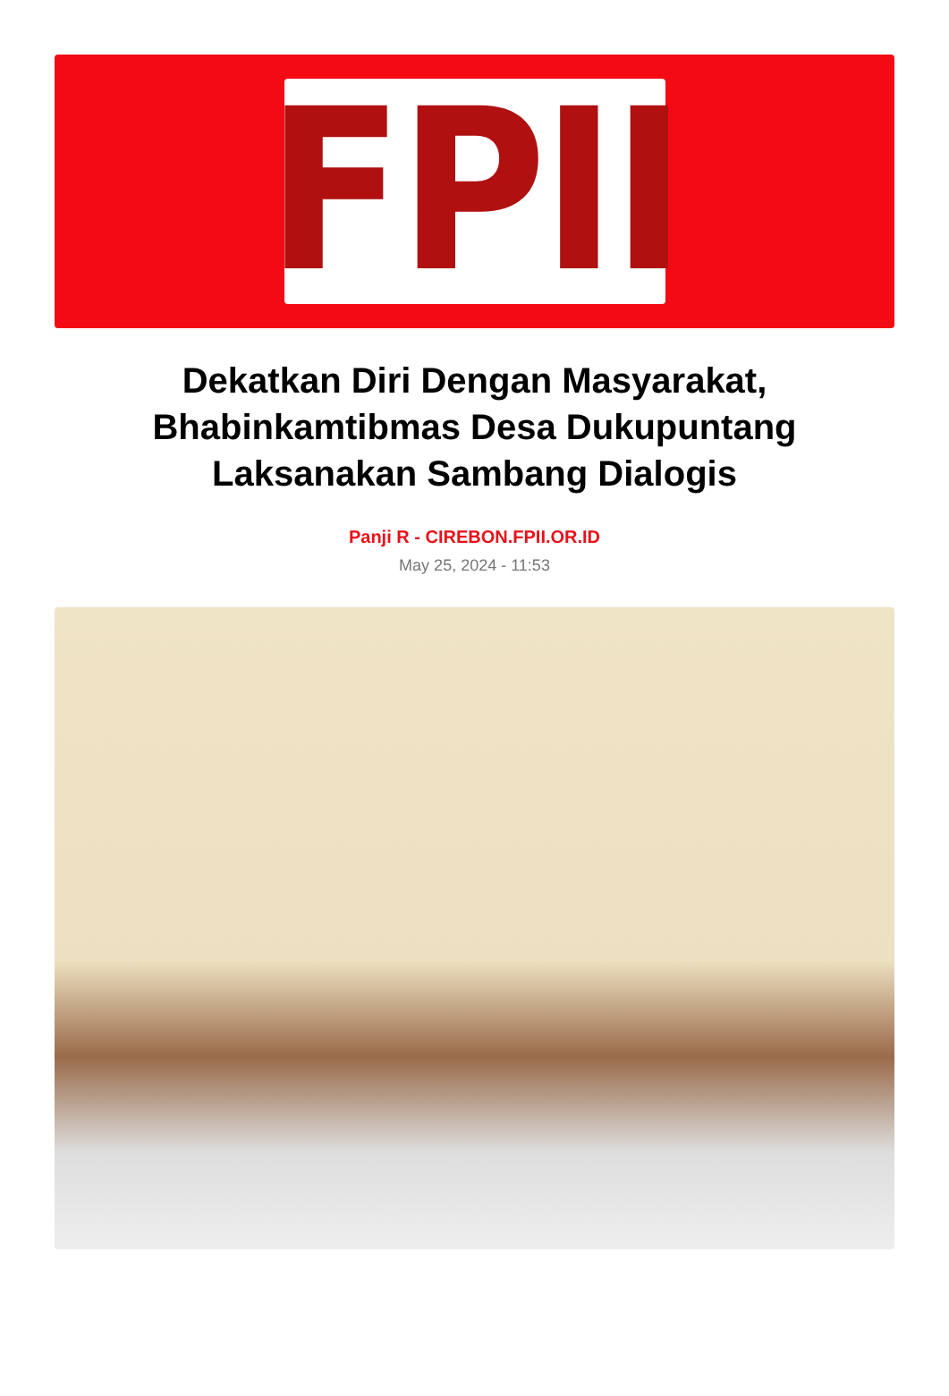FPII
Dekatkan Diri Dengan Masyarakat, Bhabinkamtibmas Desa Dukupuntang Laksanakan Sambang Dialogis
Panji R - CIREBON.FPII.OR.ID
May 25, 2024 - 11:53